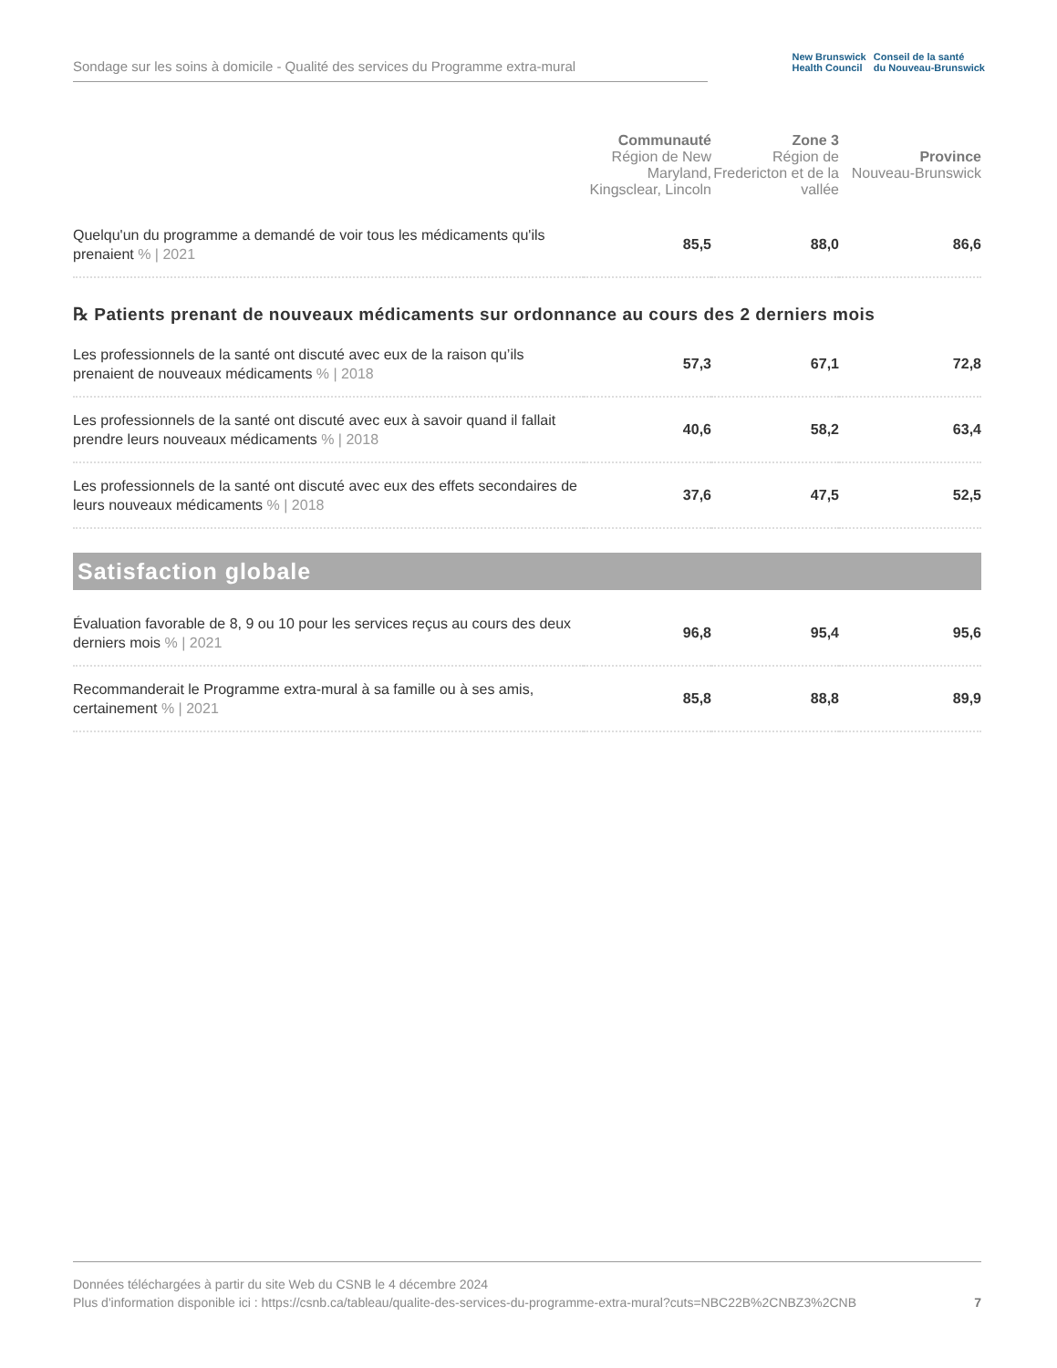Sondage sur les soins à domicile - Qualité des services du Programme extra-mural
New Brunswick
Health Council
Conseil de la santé
du Nouveau-Brunswick
| | Communauté Région de New Maryland, Kingsclear, Lincoln | Zone 3 Région de Fredericton et de la vallée | Province Nouveau-Brunswick |
| --- | --- | --- | --- |
| Quelqu'un du programme a demandé de voir tous les médicaments qu'ils prenaient % / 2021 | 85,5 | 88,0 | 86,6 |
| ℞ Patients prenant de nouveaux médicaments sur ordonnance au cours des 2 derniers mois | | | |
| Les professionnels de la santé ont discuté avec eux de la raison qu’ils prenaient de nouveaux médicaments % / 2018 | 57,3 | 67,1 | 72,8 |
| Les professionnels de la santé ont discuté avec eux à savoir quand il fallait prendre leurs nouveaux médicaments % / 2018 | 40,6 | 58,2 | 63,4 |
| Les professionnels de la santé ont discuté avec eux des effets secondaires de leurs nouveaux médicaments % / 2018 | 37,6 | 47,5 | 52,5 |
| Satisfaction globale | | | |
| Évaluation favorable de 8, 9 ou 10 pour les services reçus au cours des deux derniers mois % / 2021 | 96,8 | 95,4 | 95,6 |
| Recommanderait le Programme extra-mural à sa famille ou à ses amis, certainement % / 2021 | 85,8 | 88,8 | 89,9 |
Données téléchargées à partir du site Web du CSNB le 4 décembre 2024
Plus d'information disponible ici : https://csnb.ca/tableau/qualite-des-services-du-programme-extra-mural?cuts=NBC22B%2CNBZ3%2CNB
7